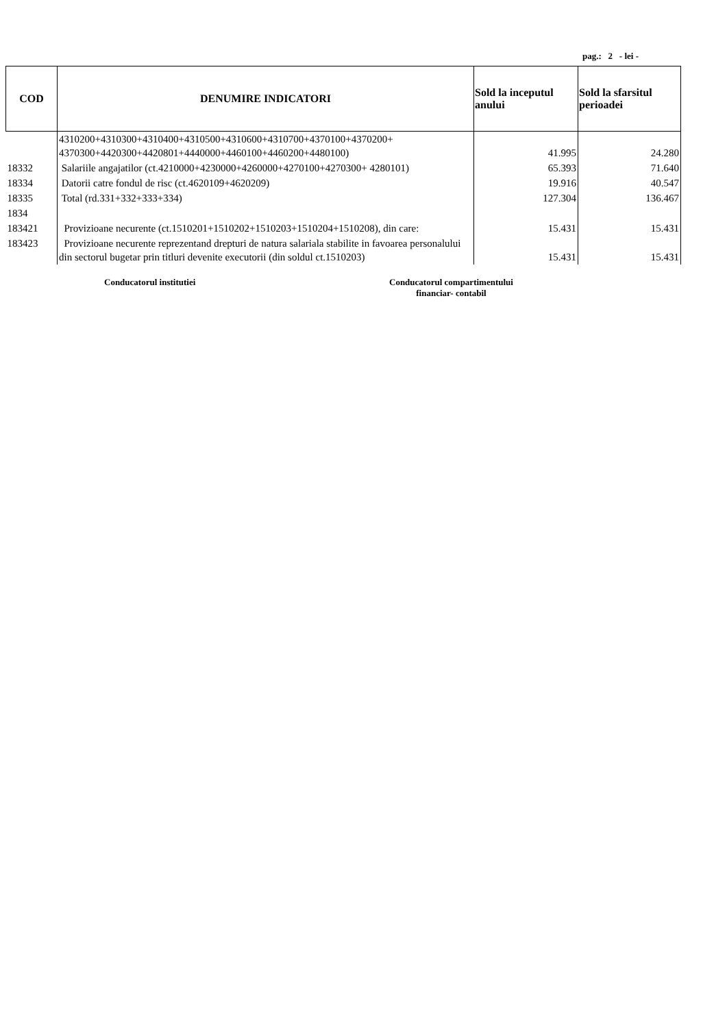pag.: 2 - lei -
| COD | DENUMIRE INDICATORI | Sold la inceputul anului | Sold la sfarsitul perioadei |
| --- | --- | --- | --- |
| | 4310200+4310300+4310400+4310500+4310600+4310700+4370100+4370200+ 4370300+4420300+4420801+4440000+4460100+4460200+4480100) | 41.995 | 24.280 |
| 18332 | Salariile angajatilor (ct.4210000+4230000+4260000+4270100+4270300+ 4280101) | 65.393 | 71.640 |
| 18334 | Datorii catre fondul de risc (ct.4620109+4620209) | 19.916 | 40.547 |
| 18335 | Total (rd.331+332+333+334) | 127.304 | 136.467 |
| 1834 | | | |
| 183421 | Provizioane necurente (ct.1510201+1510202+1510203+1510204+1510208), din care: | 15.431 | 15.431 |
| 183423 | Provizioane necurente reprezentand drepturi de natura salariala stabilite in favoarea personalului din sectorul bugetar prin titluri devenite executorii (din soldul ct.1510203) | 15.431 | 15.431 |
Conducatorul institutiei Conducatorul compartimentului
financiar- contabil